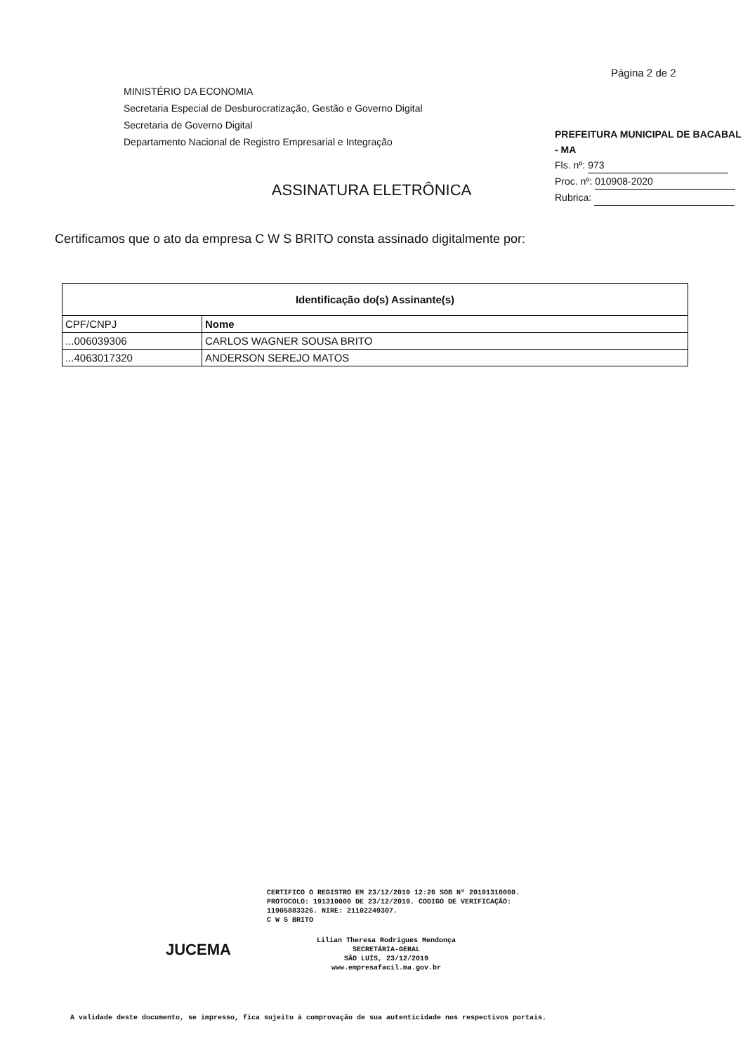Página 2 de 2
MINISTÉRIO DA ECONOMIA
Secretaria Especial de Desburocratização, Gestão e Governo Digital
Secretaria de Governo Digital
Departamento Nacional de Registro Empresarial e Integração
PREFEITURA MUNICIPAL DE BACABAL - MA
Fls. nº: 973
Proc. nº: 010908-2020
Rubrica:
ASSINATURA ELETRÔNICA
Certificamos que o ato da empresa C W S BRITO consta assinado digitalmente por:
| Identificação do(s) Assinante(s) | |
| --- | --- |
| CPF/CNPJ | Nome |
| ...006039306 | CARLOS WAGNER SOUSA BRITO |
| ...4063017320 | ANDERSON SEREJO MATOS |
CERTIFICO O REGISTRO EM 23/12/2019 12:26 SOB Nº 20191310000.
PROTOCOLO: 191310000 DE 23/12/2019. CODIGO DE VERIFICAÇÃO:
11905883326. NIRE: 21102249307.
C W S BRITO
JUCEMA
Lilian Theresa Rodrigues Mendonça
SECRETÁRIA-GERAL
SÃO LUÍS, 23/12/2019
www.empresafacil.ma.gov.br
A validade deste documento, se impresso, fica sujeito à comprovação de sua autenticidade nos respectivos portais.